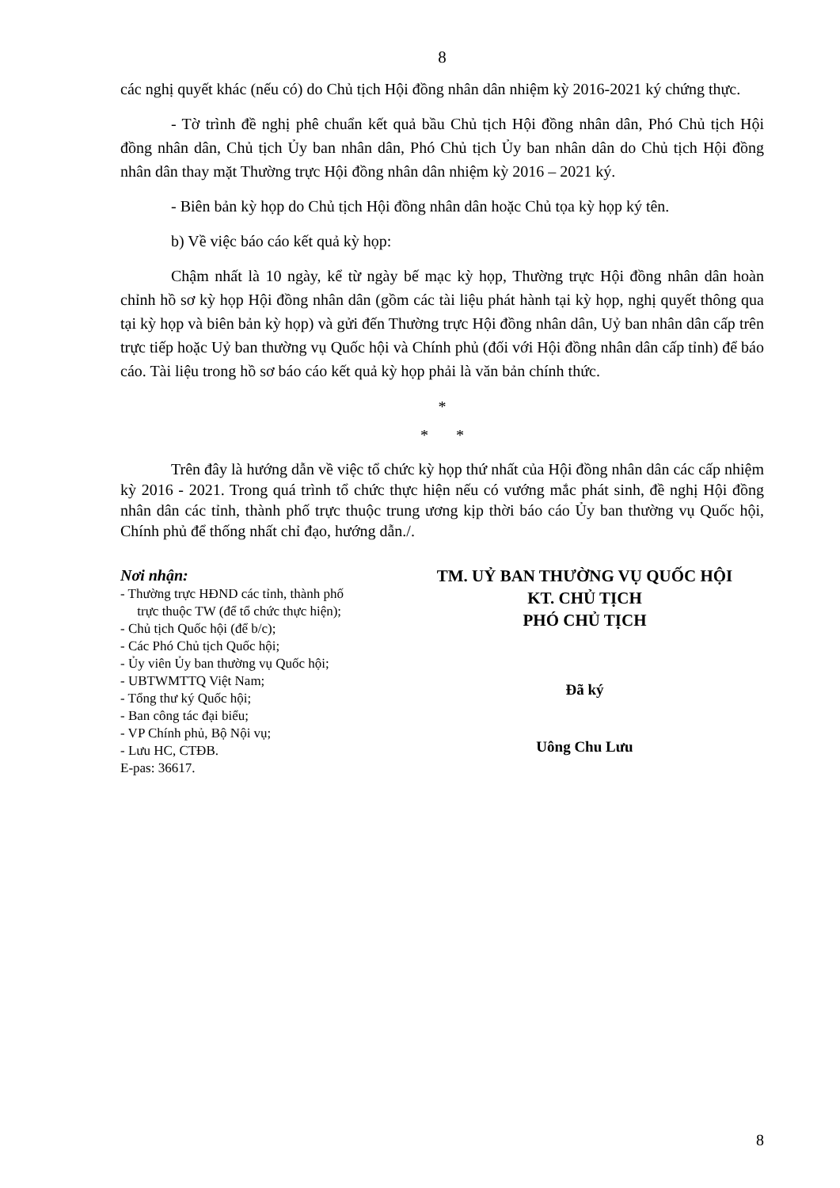8
các nghị quyết khác (nếu có) do Chủ tịch Hội đồng nhân dân nhiệm kỳ 2016-2021 ký chứng thực.
- Tờ trình đề nghị phê chuẩn kết quả bầu Chủ tịch Hội đồng nhân dân, Phó Chủ tịch Hội đồng nhân dân, Chủ tịch Ủy ban nhân dân, Phó Chủ tịch Ủy ban nhân dân do Chủ tịch Hội đồng nhân dân thay mặt Thường trực Hội đồng nhân dân nhiệm kỳ 2016 – 2021 ký.
- Biên bản kỳ họp do Chủ tịch Hội đồng nhân dân hoặc Chủ tọa kỳ họp ký tên.
b) Về việc báo cáo kết quả kỳ họp:
Chậm nhất là 10 ngày, kể từ ngày bế mạc kỳ họp, Thường trực Hội đồng nhân dân hoàn chỉnh hồ sơ kỳ họp Hội đồng nhân dân (gồm các tài liệu phát hành tại kỳ họp, nghị quyết thông qua tại kỳ họp và biên bản kỳ họp) và gửi đến Thường trực Hội đồng nhân dân, Uỷ ban nhân dân cấp trên trực tiếp hoặc Uỷ ban thường vụ Quốc hội và Chính phủ (đối với Hội đồng nhân dân cấp tỉnh) để báo cáo. Tài liệu trong hồ sơ báo cáo kết quả kỳ họp phải là văn bản chính thức.
*
* *
Trên đây là hướng dẫn về việc tổ chức kỳ họp thứ nhất của Hội đồng nhân dân các cấp nhiệm kỳ 2016 - 2021. Trong quá trình tổ chức thực hiện nếu có vướng mắc phát sinh, đề nghị Hội đồng nhân dân các tỉnh, thành phố trực thuộc trung ương kịp thời báo cáo Ủy ban thường vụ Quốc hội, Chính phủ để thống nhất chỉ đạo, hướng dẫn./.
Nơi nhận:
- Thường trực HĐND các tỉnh, thành phố
trực thuộc TW (để tổ chức thực hiện);
- Chủ tịch Quốc hội (để b/c);
- Các Phó Chủ tịch Quốc hội;
- Ủy viên Ủy ban thường vụ Quốc hội;
- UBTWMTTQ Việt Nam;
- Tổng thư ký Quốc hội;
- Ban công tác đại biểu;
- VP Chính phủ, Bộ Nội vụ;
- Lưu HC, CTĐB.
E-pas: 36617.
TM. UỶ BAN THƯỜNG VỤ QUỐC HỘI
KT. CHỦ TỊCH
PHÓ CHỦ TỊCH
Đã ký
Uông Chu Lưu
8